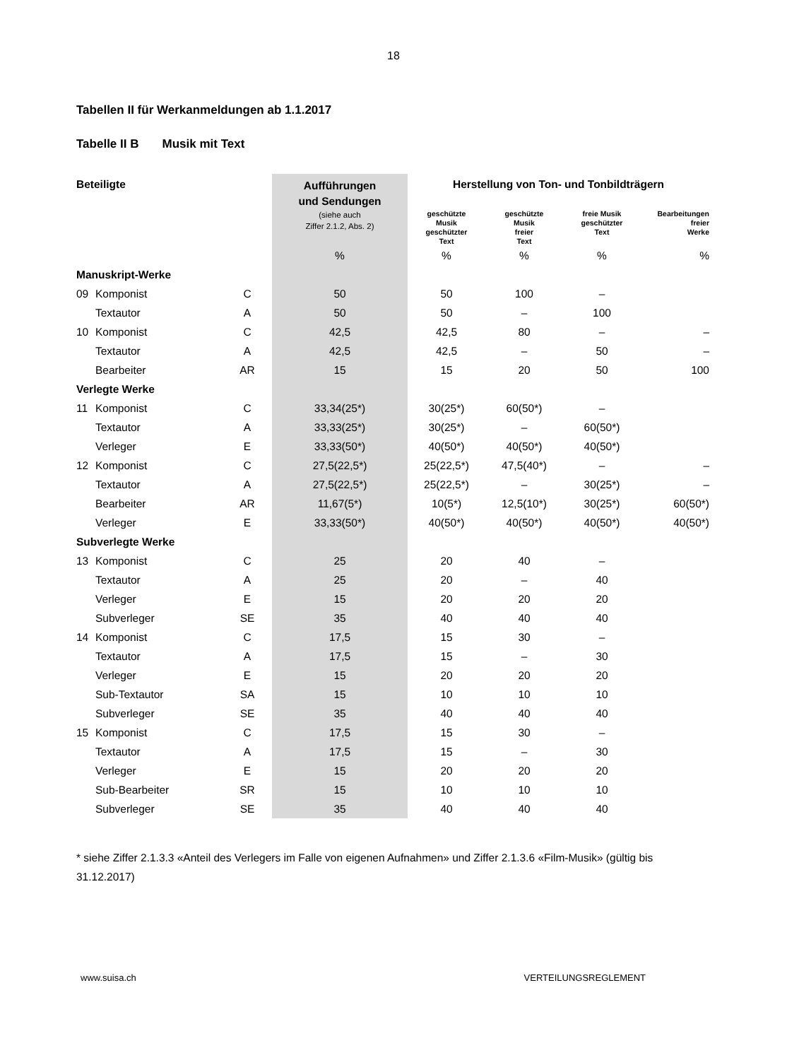18
Tabellen II für Werkanmeldungen ab 1.1.2017
Tabelle II B Musik mit Text
| Beteiligte | | | Aufführungen und Sendungen | Herstellung von Ton- und Tonbildträgern | | | | |
| --- | --- | --- | --- | --- | --- | --- | --- | --- |
| | | | (siehe auch Ziffer 2.1.2, Abs. 2) | geschützte Musik geschützter Text | geschützte Musik freier Text | freie Musik geschützter Text | Bearbeitungen freier Werke | |
| | | | % | % | % | % | % | |
| Manuskript-Werke | | | | | | | | |
| 09 | Komponist | C | 50 | 50 | 100 | – | | |
| | Textautor | A | 50 | 50 | – | 100 | | |
| 10 | Komponist | C | 42,5 | 42,5 | 80 | – | – | |
| | Textautor | A | 42,5 | 42,5 | – | 50 | – | |
| | Bearbeiter | AR | 15 | 15 | 20 | 50 | 100 | |
| Verlegte Werke | | | | | | | | |
| 11 | Komponist | C | 33,34(25*) | 30(25*) | 60(50*) | – | | |
| | Textautor | A | 33,33(25*) | 30(25*) | – | 60(50*) | | |
| | Verleger | E | 33,33(50*) | 40(50*) | 40(50*) | 40(50*) | | |
| 12 | Komponist | C | 27,5(22,5*) | 25(22,5*) | 47,5(40*) | – | – | |
| | Textautor | A | 27,5(22,5*) | 25(22,5*) | – | 30(25*) | – | |
| | Bearbeiter | AR | 11,67(5*) | 10(5*) | 12,5(10*) | 30(25*) | 60(50*) | |
| | Verleger | E | 33,33(50*) | 40(50*) | 40(50*) | 40(50*) | 40(50*) | |
| Subverlegte Werke | | | | | | | | |
| 13 | Komponist | C | 25 | 20 | 40 | – | | |
| | Textautor | A | 25 | 20 | – | 40 | | |
| | Verleger | E | 15 | 20 | 20 | 20 | | |
| | Subverleger | SE | 35 | 40 | 40 | 40 | | |
| 14 | Komponist | C | 17,5 | 15 | 30 | – | | |
| | Textautor | A | 17,5 | 15 | – | 30 | | |
| | Verleger | E | 15 | 20 | 20 | 20 | | |
| | Sub-Textautor | SA | 15 | 10 | 10 | 10 | | |
| | Subverleger | SE | 35 | 40 | 40 | 40 | | |
| 15 | Komponist | C | 17,5 | 15 | 30 | – | | |
| | Textautor | A | 17,5 | 15 | – | 30 | | |
| | Verleger | E | 15 | 20 | 20 | 20 | | |
| | Sub-Bearbeiter | SR | 15 | 10 | 10 | 10 | | |
| | Subverleger | SE | 35 | 40 | 40 | 40 | | |
* siehe Ziffer 2.1.3.3 «Anteil des Verlegers im Falle von eigenen Aufnahmen» und Ziffer 2.1.3.6 «Film-Musik» (gültig bis 31.12.2017)
www.suisa.ch VERTEILUNGSREGLEMENT